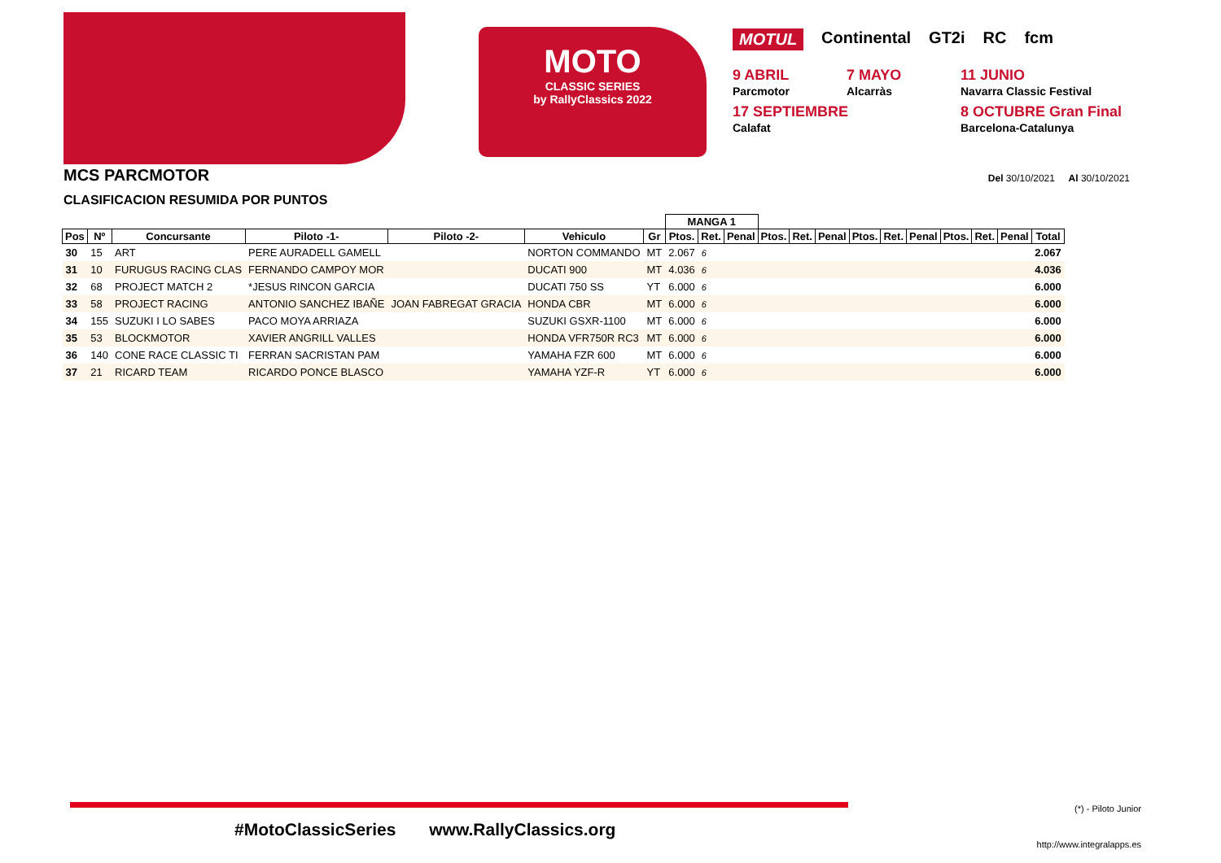MOTO
CLASSIC SERIES
by RallyClassics 2022
MOTUL Continental GT2i RC fcm
9 ABRIL
Parcmotor
7 MAYO
Alcarràs
11 JUNIO
Navarra Classic Festival
17 SEPTIEMBRE
Calafat
8 OCTUBRE Gran Final
Barcelona-Catalunya
MCS PARCMOTOR
Del 30/10/2021 Al 30/10/2021
CLASIFICACION RESUMIDA POR PUNTOS
| | | | | | | | MANGA 1 | | | | | | | | | | | | |
| Pos | Nº | Concursante | Piloto -1- | Piloto -2- | Vehiculo | Gr | Ptos. | Ret. | Penal | Ptos. | Ret. | Penal | Ptos. | Ret. | Penal | Ptos. | Ret. | Penal | Total |
| 30 | 15 | ART | PERE AURADELL GAMELL | | NORTON COMMANDO | MT | 2.067 | 6 | | | | | | | | | | | 2.067 |
| 31 | 10 | FURUGUS RACING CLAS | FERNANDO CAMPOY MOR | | DUCATI 900 | MT | 4.036 | 6 | | | | | | | | | | | 4.036 |
| 32 | 68 | PROJECT MATCH 2 | *JESUS RINCON GARCIA | | DUCATI 750 SS | YT | 6.000 | 6 | | | | | | | | | | | 6.000 |
| 33 | 58 | PROJECT RACING | ANTONIO SANCHEZ IBAÑE | JOAN FABREGAT GRACIA | HONDA CBR | MT | 6.000 | 6 | | | | | | | | | | | 6.000 |
| 34 | 155 | SUZUKI I LO SABES | PACO MOYA ARRIAZA | | SUZUKI GSXR-1100 | MT | 6.000 | 6 | | | | | | | | | | | 6.000 |
| 35 | 53 | BLOCKMOTOR | XAVIER ANGRILL VALLES | | HONDA VFR750R RC3 | MT | 6.000 | 6 | | | | | | | | | | | 6.000 |
| 36 | 140 | CONE RACE CLASSIC TI | FERRAN SACRISTAN PAM | | YAMAHA FZR 600 | MT | 6.000 | 6 | | | | | | | | | | | 6.000 |
| 37 | 21 | RICARD TEAM | RICARDO PONCE BLASCO | | YAMAHA YZF-R | YT | 6.000 | 6 | | | | | | | | | | | 6.000 |
#MotoClassicSeries www.RallyClassics.org
(*) - Piloto Junior
http://www.integralapps.es